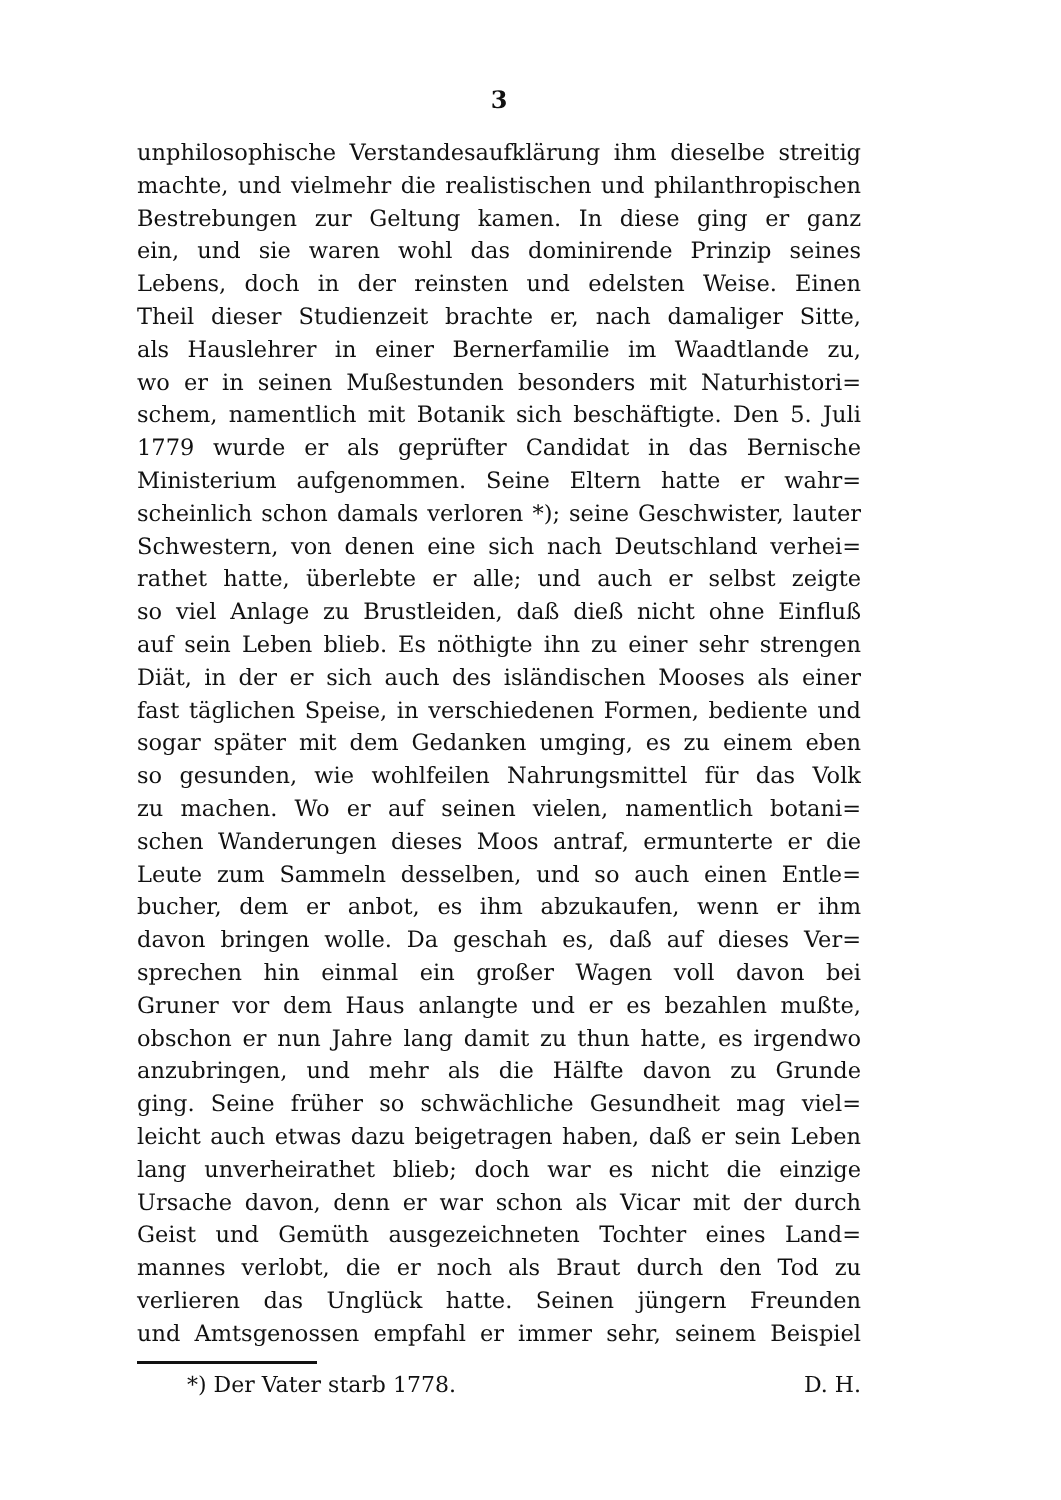3
unphilosophische Verstandesaufklärung ihm dieselbe streitig
machte, und vielmehr die realistischen und philanthropischen
Bestrebungen zur Geltung kamen. In diese ging er ganz
ein, und sie waren wohl das dominirende Prinzip seines
Lebens, doch in der reinsten und edelsten Weise. Einen
Theil dieser Studienzeit brachte er, nach damaliger Sitte,
als Hauslehrer in einer Bernerfamilie im Waadtlande zu,
wo er in seinen Mußestunden besonders mit Naturhistori=
schem, namentlich mit Botanik sich beschäftigte. Den 5. Juli
1779 wurde er als geprüfter Candidat in das Bernische
Ministerium aufgenommen. Seine Eltern hatte er wahr=
scheinlich schon damals verloren *); seine Geschwister, lauter
Schwestern, von denen eine sich nach Deutschland verhei=
rathet hatte, überlebte er alle; und auch er selbst zeigte
so viel Anlage zu Brustleiden, daß dieß nicht ohne Einfluß
auf sein Leben blieb. Es nöthigte ihn zu einer sehr strengen
Diät, in der er sich auch des isländischen Mooses als einer
fast täglichen Speise, in verschiedenen Formen, bediente und
sogar später mit dem Gedanken umging, es zu einem eben
so gesunden, wie wohlfeilen Nahrungsmittel für das Volk
zu machen. Wo er auf seinen vielen, namentlich botani=
schen Wanderungen dieses Moos antraf, ermunterte er die
Leute zum Sammeln desselben, und so auch einen Entle=
bucher, dem er anbot, es ihm abzukaufen, wenn er ihm
davon bringen wolle. Da geschah es, daß auf dieses Ver=
sprechen hin einmal ein großer Wagen voll davon bei
Gruner vor dem Haus anlangte und er es bezahlen mußte,
obschon er nun Jahre lang damit zu thun hatte, es irgendwo
anzubringen, und mehr als die Hälfte davon zu Grunde
ging. Seine früher so schwächliche Gesundheit mag viel=
leicht auch etwas dazu beigetragen haben, daß er sein Leben
lang unverheirathet blieb; doch war es nicht die einzige
Ursache davon, denn er war schon als Vicar mit der durch
Geist und Gemüth ausgezeichneten Tochter eines Land=
mannes verlobt, die er noch als Braut durch den Tod zu
verlieren das Unglück hatte. Seinen jüngern Freunden
und Amtsgenossen empfahl er immer sehr, seinem Beispiel
*) Der Vater starb 1778. D. H.